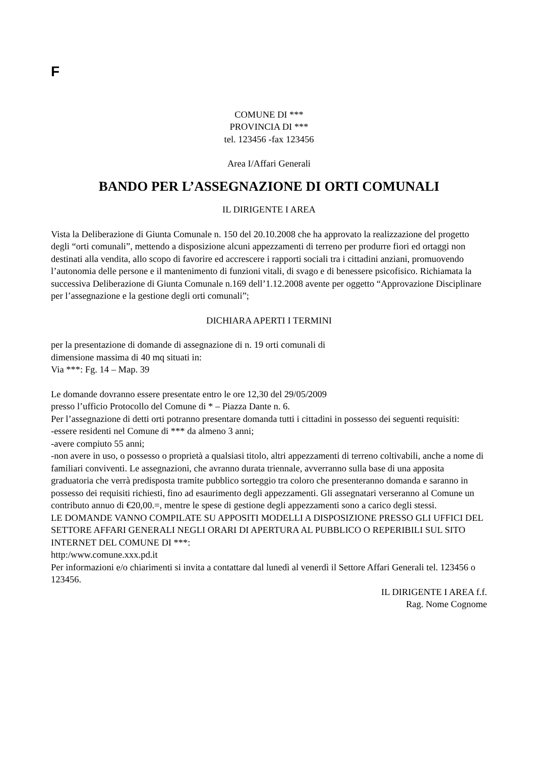F
COMUNE DI ***
PROVINCIA DI ***
tel. 123456 -fax 123456
Area I/Affari Generali
BANDO PER L’ASSEGNAZIONE DI ORTI COMUNALI
IL DIRIGENTE I AREA
Vista la Deliberazione di Giunta Comunale n. 150 del 20.10.2008 che ha approvato la realizzazione del progetto degli “orti comunali”, mettendo a disposizione alcuni appezzamenti di terreno per produrre fiori ed ortaggi non destinati alla vendita, allo scopo di favorire ed accrescere i rapporti sociali tra i cittadini anziani, promuovendo l’autonomia delle persone e il mantenimento di funzioni vitali, di svago e di benessere psicofisico. Richiamata la successiva Deliberazione di Giunta Comunale n.169 dell’1.12.2008 avente per oggetto “Approvazione Disciplinare per l’assegnazione e la gestione degli orti comunali”;
DICHIARA APERTI I TERMINI
per la presentazione di domande di assegnazione di n. 19 orti comunali di
dimensione massima di 40 mq situati in:
Via ***: Fg. 14 – Map. 39
Le domande dovranno essere presentate entro le ore 12,30 del 29/05/2009
presso l’ufficio Protocollo del Comune di * – Piazza Dante n. 6.
Per l’assegnazione di detti orti potranno presentare domanda tutti i cittadini in possesso dei seguenti requisiti:
-essere residenti nel Comune di *** da almeno 3 anni;
-avere compiuto 55 anni;
-non avere in uso, o possesso o proprietà a qualsiasi titolo, altri appezzamenti di terreno coltivabili, anche a nome di familiari conviventi. Le assegnazioni, che avranno durata triennale, avverranno sulla base di una apposita graduatoria che verrà predisposta tramite pubblico sorteggio tra coloro che presenteranno domanda e saranno in possesso dei requisiti richiesti, fino ad esaurimento degli appezzamenti. Gli assegnatari verseranno al Comune un contributo annuo di €20,00.=, mentre le spese di gestione degli appezzamenti sono a carico degli stessi.
LE DOMANDE VANNO COMPILATE SU APPOSITI MODELLI A DISPOSIZIONE PRESSO GLI UFFICI DEL SETTORE AFFARI GENERALI NEGLI ORARI DI APERTURA AL PUBBLICO O REPERIBILI SUL SITO INTERNET DEL COMUNE DI ***:
http:/www.comune.xxx.pd.it
Per informazioni e/o chiarimenti si invita a contattare dal lunedì al venerdì il Settore Affari Generali tel. 123456 o 123456.
IL DIRIGENTE I AREA f.f.
Rag. Nome Cognome